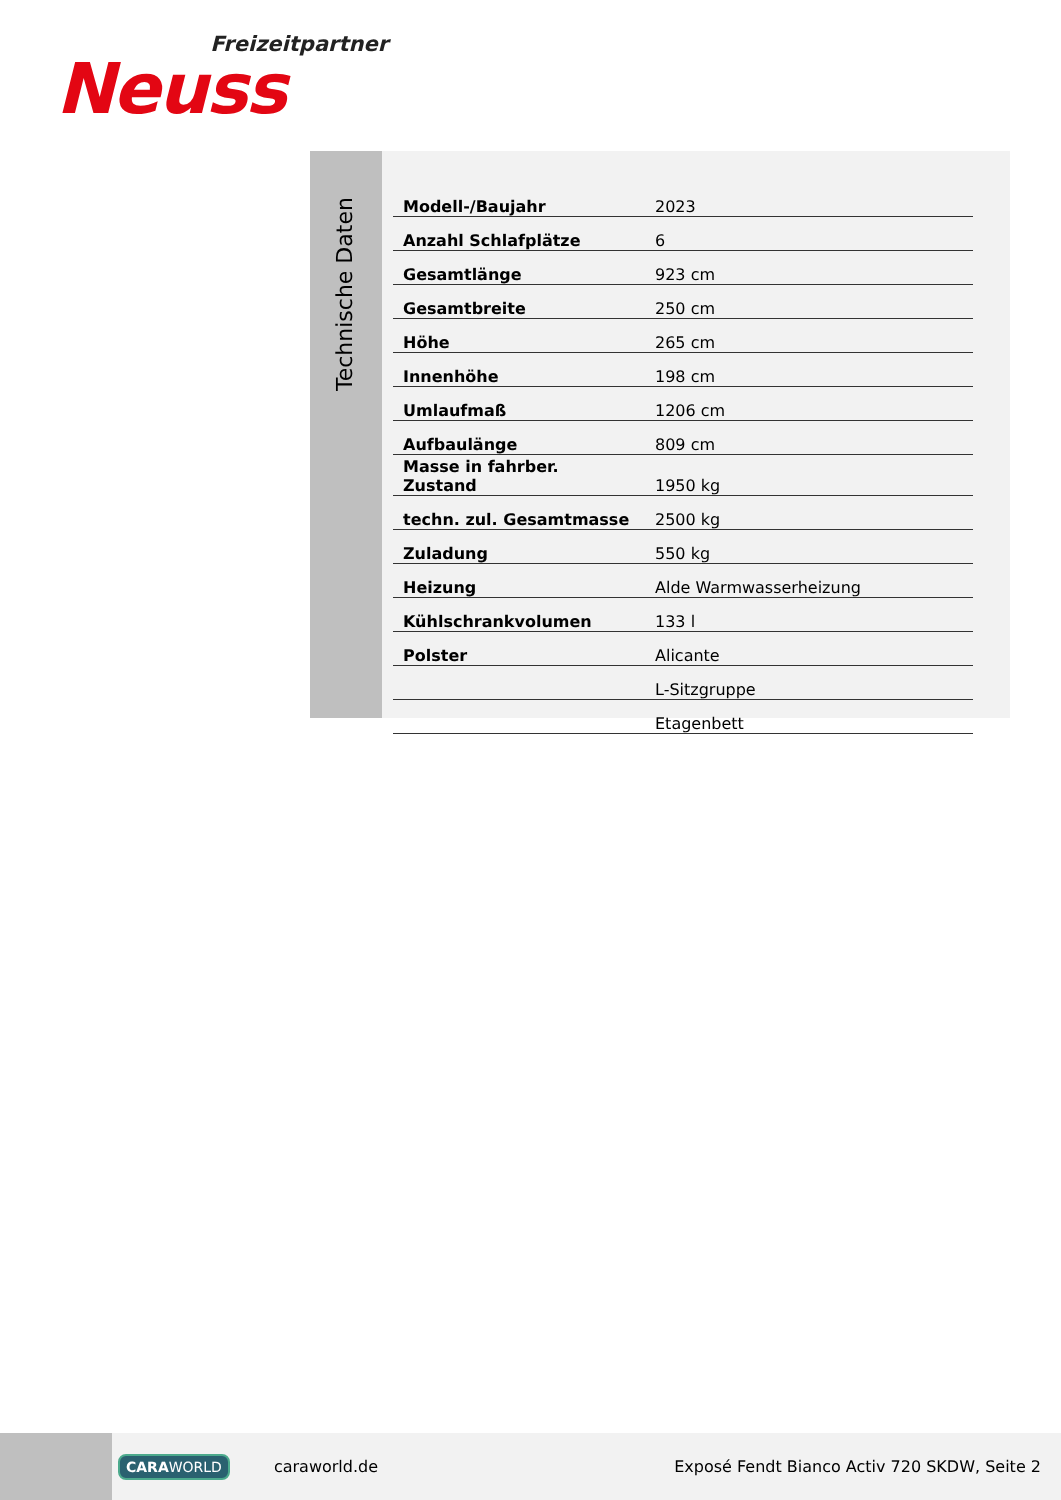Freizeitpartner
Neuss
Technische Daten
| Modell-/Baujahr | 2023 |
| Anzahl Schlafplätze | 6 |
| Gesamtlänge | 923 cm |
| Gesamtbreite | 250 cm |
| Höhe | 265 cm |
| Innenhöhe | 198 cm |
| Umlaufmaß | 1206 cm |
| Aufbaulänge | 809 cm |
| Masse in fahrber. Zustand | 1950 kg |
| techn. zul. Gesamtmasse | 2500 kg |
| Zuladung | 550 kg |
| Heizung | Alde Warmwasserheizung |
| Kühlschrankvolumen | 133 l |
| Polster | Alicante |
| | L-Sitzgruppe |
| | Etagenbett |
CARAWORLD caraworld.de Exposé Fendt Bianco Activ 720 SKDW, Seite 2